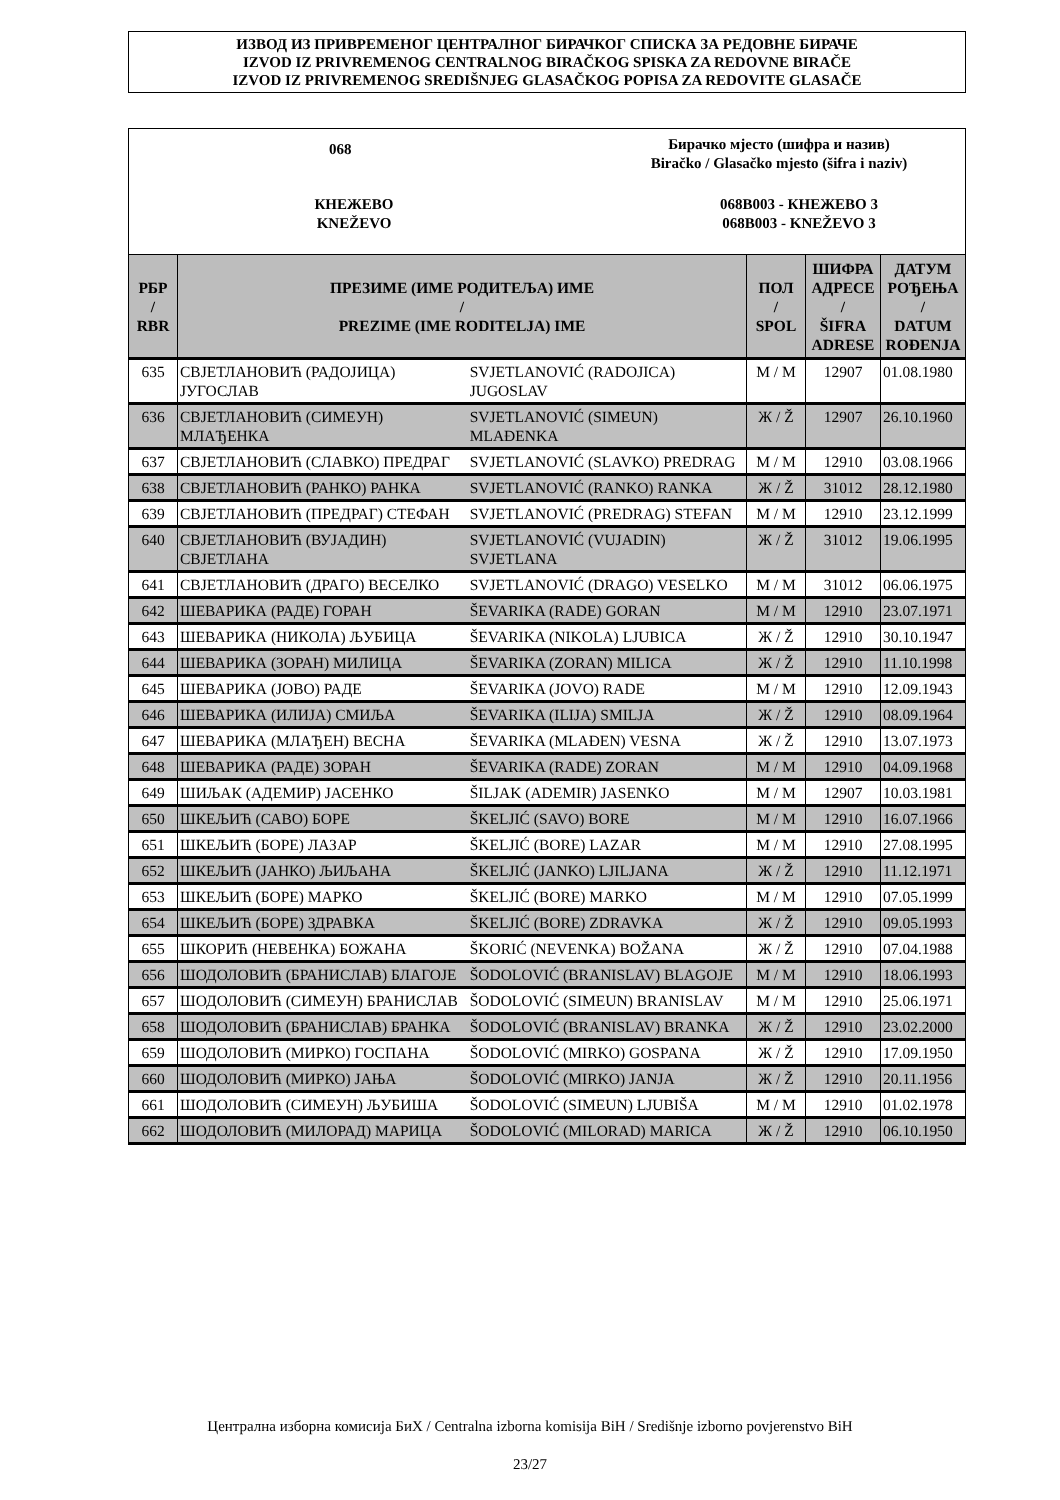ИЗВОД ИЗ ПРИВРЕМЕНОГ ЦЕНТРАЛНОГ БИРАЧКОГ СПИСКА ЗА РЕДОВНЕ БИРАЧЕ
IZVOD IZ PRIVREMENOG CENTRALNOG BIRAČKOG SPISKA ZA REDOVNE BIRAČE
IZVOD IZ PRIVREMENOG SREDIŠNJEG GLASAČKOG POPISA ZA REDOVITE GLASAČE
068
Бирачко мјесто (шифра и назив)
Biračko / Glasačko mjesto (šifra i naziv)
КНЕЖЕВО
KNEŽEVO
068B003 - КНЕЖЕВО 3
068B003 - KNEŽEVO 3
| РБР / RBR | ПРЕЗИМЕ (ИМЕ РОДИТЕЉА) ИМЕ / PREZIME (IME RODITELJA) IME | | ПОЛ / SPOL | ШИФРА АДРЕСЕ / ŠIFRA ADRESE | ДАТУМ РОЂЕЊА / DATUM ROĐENJA |
| --- | --- | --- | --- | --- | --- |
| 635 | СВЈЕТЛАНОВИЋ (РАДОЈИЦА) ЈУГОСЛАВ | SVJETLANOVIĆ (RADOJICA) JUGOSLAV | М / M | 12907 | 01.08.1980 |
| 636 | СВЈЕТЛАНОВИЋ (СИМЕУН) МЛАЂЕНКА | SVJETLANOVIĆ (SIMEUN) MLAĐENKA | Ж / Ž | 12907 | 26.10.1960 |
| 637 | СВЈЕТЛАНОВИЋ (СЛАВКО) ПРЕДРАГ | SVJETLANOVIĆ (SLAVKO) PREDRAG | М / M | 12910 | 03.08.1966 |
| 638 | СВЈЕТЛАНОВИЋ (РАНКО) РАНКА | SVJETLANOVIĆ (RANKO) RANKA | Ж / Ž | 31012 | 28.12.1980 |
| 639 | СВЈЕТЛАНОВИЋ (ПРЕДРАГ) СТЕФАН | SVJETLANOVIĆ (PREDRAG) STEFAN | М / M | 12910 | 23.12.1999 |
| 640 | СВЈЕТЛАНОВИЋ (ВУЈАДИН) СВЈЕТЛАНА | SVJETLANOVIĆ (VUJADIN) SVJETLANA | Ж / Ž | 31012 | 19.06.1995 |
| 641 | СВЈЕТЛАНОВИЋ (ДРАГО) ВЕСЕЛКО | SVJETLANOVIĆ (DRAGO) VESELKO | М / M | 31012 | 06.06.1975 |
| 642 | ШЕВАРИКА (РАДЕ) ГОРАН | ŠEVARIKA (RADE) GORAN | М / M | 12910 | 23.07.1971 |
| 643 | ШЕВАРИКА (НИКОЛА) ЉУБИЦА | ŠEVARIKA (NIKOLA) LJUBICA | Ж / Ž | 12910 | 30.10.1947 |
| 644 | ШЕВАРИКА (ЗОРАН) МИЛИЦА | ŠEVARIKA (ZORAN) MILICA | Ж / Ž | 12910 | 11.10.1998 |
| 645 | ШЕВАРИКА (ЈОВО) РАДЕ | ŠEVARIKA (JOVO) RADE | М / M | 12910 | 12.09.1943 |
| 646 | ШЕВАРИКА (ИЛИЈА) СМИЉА | ŠEVARIKA (ILIJA) SMILJA | Ж / Ž | 12910 | 08.09.1964 |
| 647 | ШЕВАРИКА (МЛАЂЕН) ВЕСНА | ŠEVARIKA (MLAĐEN) VESNA | Ж / Ž | 12910 | 13.07.1973 |
| 648 | ШЕВАРИКА (РАДЕ) ЗОРАН | ŠEVARIKA (RADE) ZORAN | М / M | 12910 | 04.09.1968 |
| 649 | ШИЉАК (АДЕМИР) ЈАСЕНКО | ŠILJAK (ADEMIR) JASENKO | М / M | 12907 | 10.03.1981 |
| 650 | ШКЕЉИЋ (САВО) БОРЕ | ŠKELJIĆ (SAVO) BORE | М / M | 12910 | 16.07.1966 |
| 651 | ШКЕЉИЋ (БОРЕ) ЛАЗАР | ŠKELJIĆ (BORE) LAZAR | М / M | 12910 | 27.08.1995 |
| 652 | ШКЕЉИЋ (ЈАНКО) ЉИЉАНА | ŠKELJIĆ (JANKO) LJILJANA | Ж / Ž | 12910 | 11.12.1971 |
| 653 | ШКЕЉИЋ (БОРЕ) МАРКО | ŠKELJIĆ (BORE) MARKO | М / M | 12910 | 07.05.1999 |
| 654 | ШКЕЉИЋ (БОРЕ) ЗДРАВКА | ŠKELJIĆ (BORE) ZDRAVKA | Ж / Ž | 12910 | 09.05.1993 |
| 655 | ШКОРИЋ (НЕВЕНКА) БОЖАНА | ŠKORIĆ (NEVENKA) BOŽANA | Ж / Ž | 12910 | 07.04.1988 |
| 656 | ШОДОЛОВИЋ (БРАНИСЛАВ) БЛАГОЈЕ | ŠODOLOVIĆ (BRANISLAV) BLAGOJE | М / M | 12910 | 18.06.1993 |
| 657 | ШОДОЛОВИЋ (СИМЕУН) БРАНИСЛАВ | ŠODOLOVIĆ (SIMEUN) BRANISLAV | М / M | 12910 | 25.06.1971 |
| 658 | ШОДОЛОВИЋ (БРАНИСЛАВ) БРАНКА | ŠODOLOVIĆ (BRANISLAV) BRANKA | Ж / Ž | 12910 | 23.02.2000 |
| 659 | ШОДОЛОВИЋ (МИРКО) ГОСПАНА | ŠODOLOVIĆ (MIRKO) GOSPANA | Ж / Ž | 12910 | 17.09.1950 |
| 660 | ШОДОЛОВИЋ (МИРКО) ЈАЊА | ŠODOLOVIĆ (MIRKO) JANJA | Ж / Ž | 12910 | 20.11.1956 |
| 661 | ШОДОЛОВИЋ (СИМЕУН) ЉУБИША | ŠODOLOVIĆ (SIMEUN) LJUBIŠA | М / M | 12910 | 01.02.1978 |
| 662 | ШОДОЛОВИЋ (МИЛОРАД) МАРИЦА | ŠODOLOVIĆ (MILORAD) MARICA | Ж / Ž | 12910 | 06.10.1950 |
Централна изборна комисија БиХ / Centralna izborna komisija BiH / Središnje izborno povjerenstvo BiH
23/27